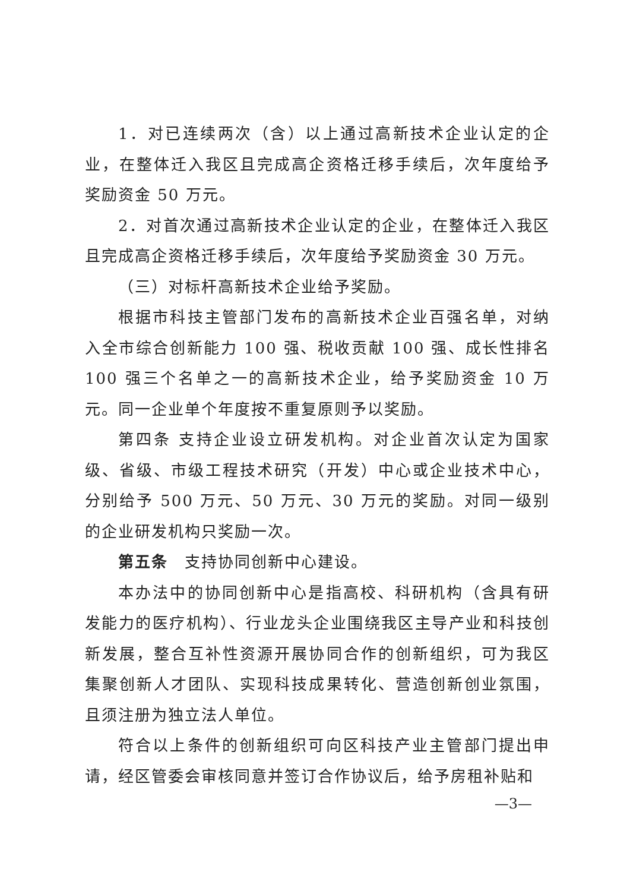1．对已连续两次（含）以上通过高新技术企业认定的企业，在整体迁入我区且完成高企资格迁移手续后，次年度给予奖励资金 50 万元。
2．对首次通过高新技术企业认定的企业，在整体迁入我区且完成高企资格迁移手续后，次年度给予奖励资金 30 万元。
（三）对标杆高新技术企业给予奖励。
根据市科技主管部门发布的高新技术企业百强名单，对纳入全市综合创新能力 100 强、税收贡献 100 强、成长性排名 100 强三个名单之一的高新技术企业，给予奖励资金 10 万元。同一企业单个年度按不重复原则予以奖励。
第四条 支持企业设立研发机构。对企业首次认定为国家级、省级、市级工程技术研究（开发）中心或企业技术中心，分别给予 500 万元、50 万元、30 万元的奖励。对同一级别的企业研发机构只奖励一次。
第五条　支持协同创新中心建设。
本办法中的协同创新中心是指高校、科研机构（含具有研发能力的医疗机构）、行业龙头企业围绕我区主导产业和科技创新发展，整合互补性资源开展协同合作的创新组织，可为我区集聚创新人才团队、实现科技成果转化、营造创新创业氛围，且须注册为独立法人单位。
符合以上条件的创新组织可向区科技产业主管部门提出申请，经区管委会审核同意并签订合作协议后，给予房租补贴和
—3—